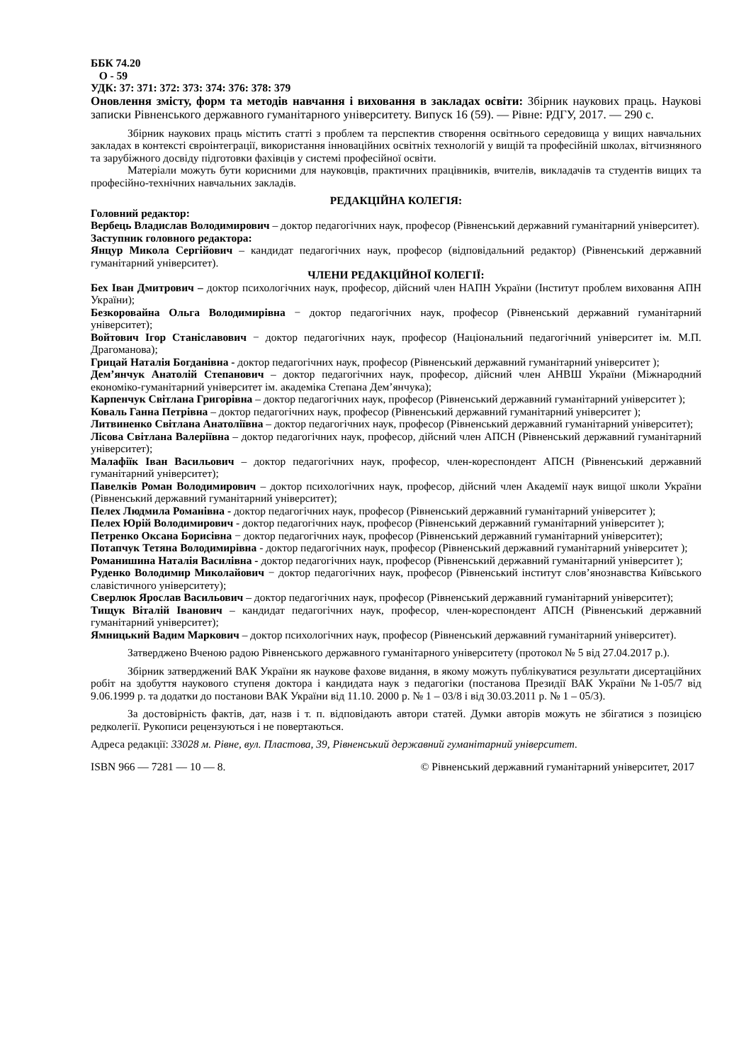ББК 74.20
О - 59
УДК: 37: 371: 372: 373: 374: 376: 378: 379
Оновлення змісту, форм та методів навчання і виховання в закладах освіти: Збірник наукових праць. Наукові записки Рівненського державного гуманітарного університету. Випуск 16 (59). — Рівне: РДГУ, 2017. — 290 с.
Збірник наукових праць містить статті з проблем та перспектив створення освітнього середовища у вищих навчальних закладах в контексті євроінтеграції, використання інноваційних освітніх технологій у вищій та професійній школах, вітчизняного та зарубіжного досвіду підготовки фахівців у системі професійної освіти.
Матеріали можуть бути корисними для науковців, практичних працівників, вчителів, викладачів та студентів вищих та професійно-технічних навчальних закладів.
РЕДАКЦІЙНА КОЛЕГІЯ:
Головний редактор:
Вербець Владислав Володимирович – доктор педагогічних наук, професор (Рівненський державний гуманітарний університет).
Заступник головного редактора:
Янцур Микола Сергійович – кандидат педагогічних наук, професор (відповідальний редактор) (Рівненський державний гуманітарний університет).
ЧЛЕНИ РЕДАКЦІЙНОЇ КОЛЕГІЇ:
Бех Іван Дмитрович – доктор психологічних наук, професор, дійсний член НАПН України (Інститут проблем виховання АПН України);
Безкоровайна Ольга Володимирівна − доктор педагогічних наук, професор (Рівненський державний гуманітарний університет);
Войтович Ігор Станіславович − доктор педагогічних наук, професор (Національний педагогічний університет ім. М.П. Драгоманова);
Грицай Наталія Богданівна - доктор педагогічних наук, професор (Рівненський державний гуманітарний університет );
Дем’янчук Анатолій Степанович – доктор педагогічних наук, професор, дійсний член АНВШ України (Міжнародний економіко-гуманітарний університет ім. академіка Степана Дем’янчука);
Карпенчук Світлана Григорівна – доктор педагогічних наук, професор (Рівненський державний гуманітарний університет );
Коваль Ганна Петрівна – доктор педагогічних наук, професор (Рівненський державний гуманітарний університет );
Литвиненко Світлана Анатоліївна – доктор педагогічних наук, професор (Рівненський державний гуманітарний університет);
Лісова Світлана Валеріївна – доктор педагогічних наук, професор, дійсний член АПСН (Рівненський державний гуманітарний університет);
Малафіїк Іван Васильович – доктор педагогічних наук, професор, член-кореспондент АПСН (Рівненський державний гуманітарний університет);
Павелків Роман Володимирович – доктор психологічних наук, професор, дійсний член Академії наук вищої школи України (Рівненський державний гуманітарний університет);
Пелех Людмила Романівна - доктор педагогічних наук, професор (Рівненський державний гуманітарний університет );
Пелех Юрій Володимирович - доктор педагогічних наук, професор (Рівненський державний гуманітарний університет );
Петренко Оксана Борисівна − доктор педагогічних наук, професор (Рівненський державний гуманітарний університет);
Потапчук Тетяна Володимирівна - доктор педагогічних наук, професор (Рівненський державний гуманітарний університет );
Романишина Наталія Василівна - доктор педагогічних наук, професор (Рівненський державний гуманітарний університет );
Руденко Володимир Миколайович − доктор педагогічних наук, професор (Рівненський інститут слов’янознавства Київського славістичного університету);
Сверлюк Ярослав Васильович – доктор педагогічних наук, професор (Рівненський державний гуманітарний університет);
Тищук Віталій Іванович – кандидат педагогічних наук, професор, член-кореспондент АПСН (Рівненський державний гуманітарний університет);
Ямницький Вадим Маркович – доктор психологічних наук, професор (Рівненський державний гуманітарний університет).
Затверджено Вченою радою Рівненського державного гуманітарного університету (протокол № 5 від 27.04.2017 р.).
Збірник затверджений ВАК України як наукове фахове видання, в якому можуть публікуватися результати дисертаційних робіт на здобуття наукового ступеня доктора і кандидата наук з педагогіки (постанова Президії ВАК України №1-05/7 від 9.06.1999 р. та додатки до постанови ВАК України від 11.10. 2000 р. № 1 – 03/8 і від 30.03.2011 р. № 1 – 05/3).
За достовірність фактів, дат, назв і т. п. відповідають автори статей. Думки авторів можуть не збігатися з позицією редколегії. Рукописи рецензуються і не повертаються.
Адреса редакції: 33028 м. Рівне, вул. Пластова, 39, Рівненський державний гуманітарний університет.
ISBN 966 — 7281 — 10 — 8. © Рівненський державний гуманітарний університет, 2017